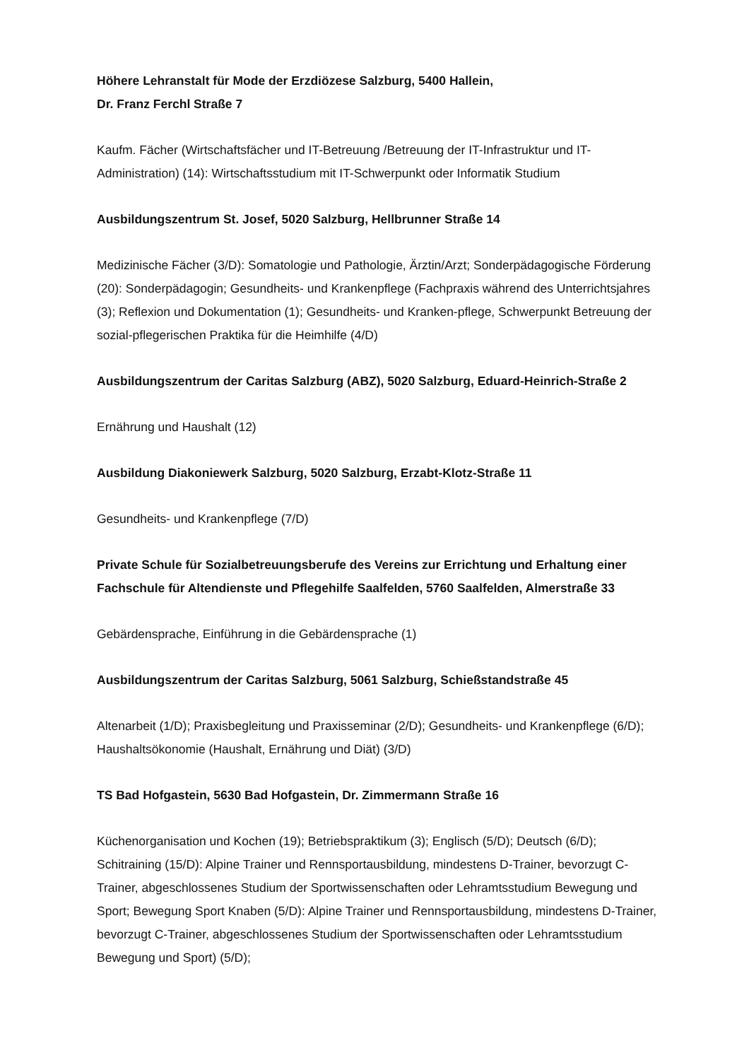Höhere Lehranstalt für Mode der Erzdiözese Salzburg, 5400 Hallein,
Dr. Franz Ferchl Straße 7
Kaufm. Fächer (Wirtschaftsfächer und IT-Betreuung /Betreuung der IT-Infrastruktur und IT-Administration) (14): Wirtschaftsstudium mit IT-Schwerpunkt oder Informatik Studium
Ausbildungszentrum St. Josef, 5020 Salzburg, Hellbrunner Straße 14
Medizinische Fächer (3/D): Somatologie und Pathologie, Ärztin/Arzt; Sonderpädagogische Förderung (20): Sonderpädagogin; Gesundheits- und Krankenpflege (Fachpraxis während des Unterrichtsjahres (3); Reflexion und Dokumentation (1); Gesundheits- und Kranken-pflege, Schwerpunkt Betreuung der sozial-pflegerischen Praktika für die Heimhilfe (4/D)
Ausbildungszentrum der Caritas Salzburg (ABZ), 5020 Salzburg, Eduard-Heinrich-Straße 2
Ernährung und Haushalt (12)
Ausbildung Diakoniewerk Salzburg, 5020 Salzburg, Erzabt-Klotz-Straße 11
Gesundheits- und Krankenpflege (7/D)
Private Schule für Sozialbetreuungsberufe des Vereins zur Errichtung und Erhaltung einer Fachschule für Altendienste und Pflegehilfe Saalfelden, 5760 Saalfelden, Almerstraße 33
Gebärdensprache, Einführung in die Gebärdensprache (1)
Ausbildungszentrum der Caritas Salzburg, 5061 Salzburg, Schießstandstraße 45
Altenarbeit (1/D); Praxisbegleitung und Praxisseminar (2/D); Gesundheits- und Krankenpflege (6/D); Haushaltsökonomie (Haushalt, Ernährung und Diät) (3/D)
TS Bad Hofgastein, 5630 Bad Hofgastein, Dr. Zimmermann Straße 16
Küchenorganisation und Kochen (19); Betriebspraktikum (3); Englisch (5/D); Deutsch (6/D); Schitraining (15/D): Alpine Trainer und Rennsportausbildung, mindestens D-Trainer, bevorzugt C-Trainer, abgeschlossenes Studium der Sportwissenschaften oder Lehramtsstudium Bewegung und Sport; Bewegung Sport Knaben (5/D): Alpine Trainer und Rennsportausbildung, mindestens D-Trainer, bevorzugt C-Trainer, abgeschlossenes Studium der Sportwissenschaften oder Lehramtsstudium Bewegung und Sport) (5/D);